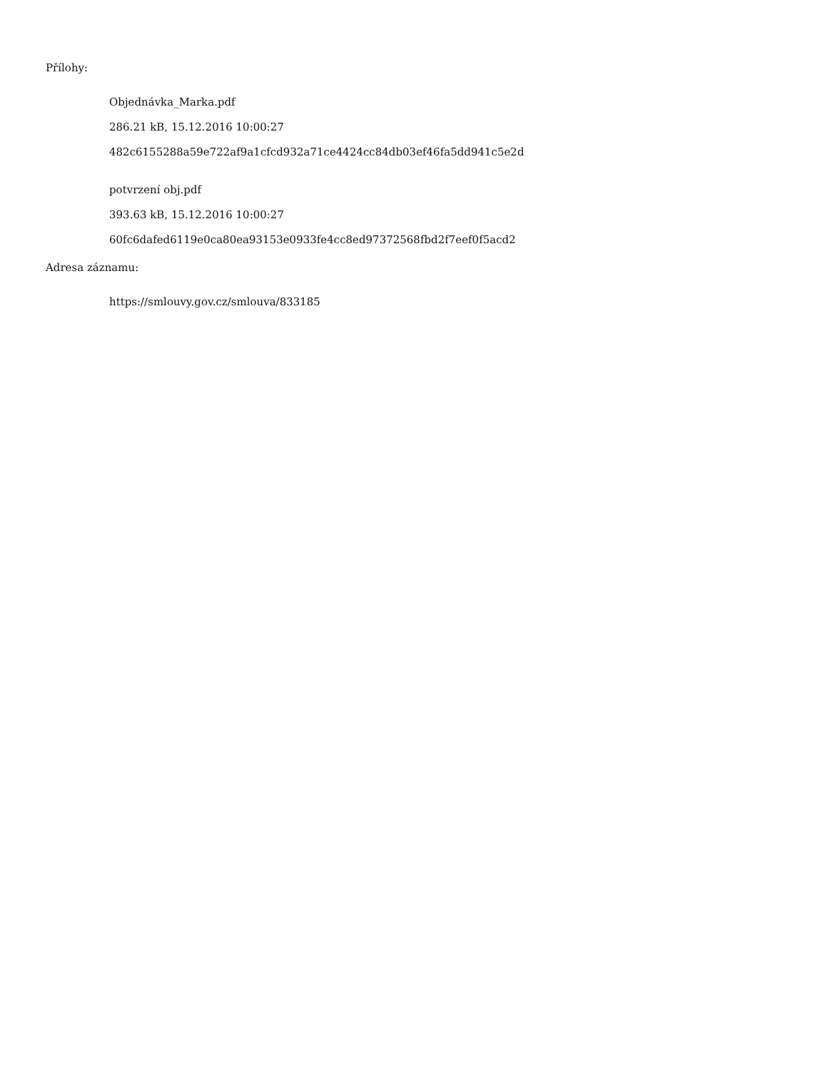Přílohy:
Objednávka_Marka.pdf
286.21 kB, 15.12.2016 10:00:27
482c6155288a59e722af9a1cfcd932a71ce4424cc84db03ef46fa5dd941c5e2d
potvrzení obj.pdf
393.63 kB, 15.12.2016 10:00:27
60fc6dafed6119e0ca80ea93153e0933fe4cc8ed97372568fbd2f7eef0f5acd2
Adresa záznamu:
https://smlouvy.gov.cz/smlouva/833185